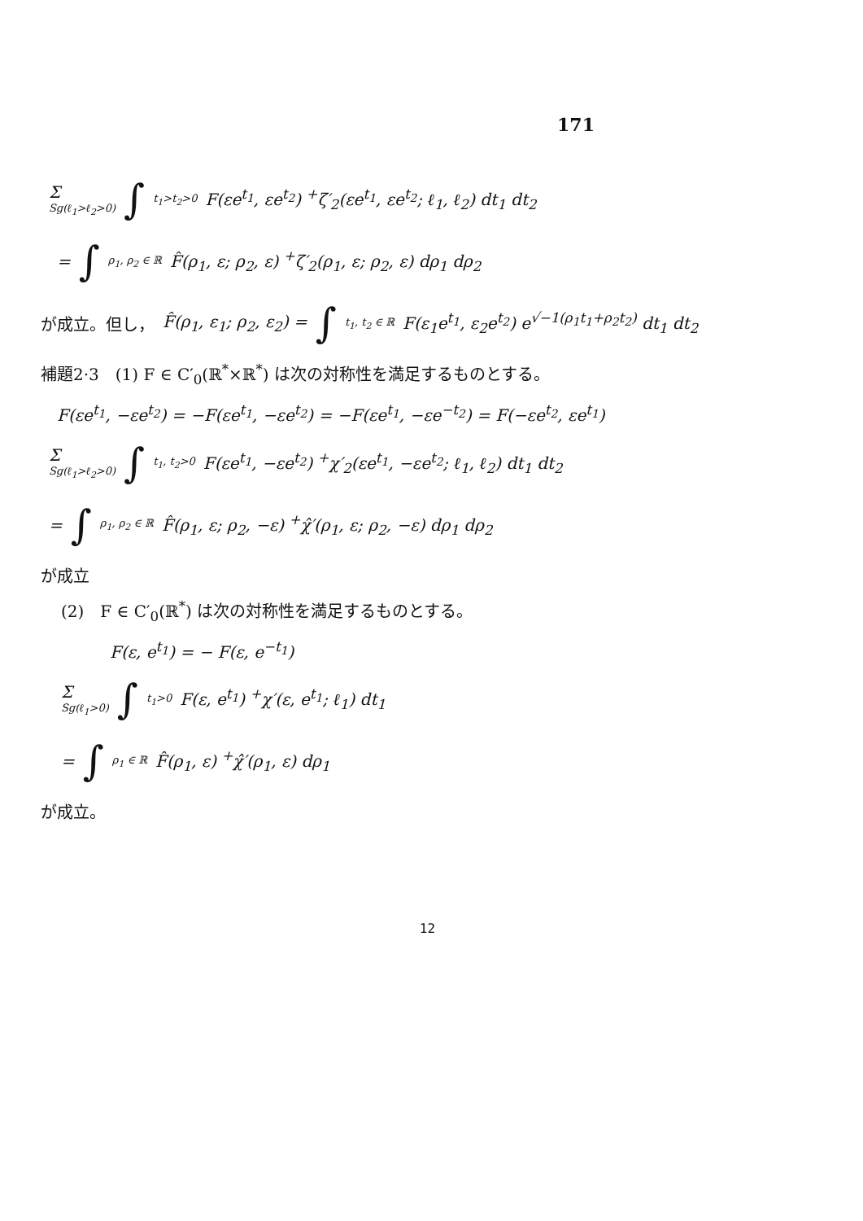171
Σ
Sg(ℓ<sub>1</sub>>ℓ<sub>2</sub>>0) ∫ t<sub>1</sub>>t<sub>2</sub>>0 F(εe<sup>t<sub>1</sub></sup>, εe<sup>t<sub>2</sub></sup>) <sup>+</sup>ζ′<sub>2</sub>(εe<sup>t<sub>1</sub></sup>, εe<sup>t<sub>2</sub></sup>; ℓ<sub>1</sub>, ℓ<sub>2</sub>) dt<sub>1</sub> dt<sub>2</sub>
= ∫ ρ<sub>1</sub>, ρ<sub>2</sub> ∈ ℝ F̂(ρ<sub>1</sub>, ε; ρ<sub>2</sub>, ε) <sup>+</sup>ζ′<sub>2</sub>(ρ<sub>1</sub>, ε; ρ<sub>2</sub>, ε) dρ<sub>1</sub> dρ<sub>2</sub>
が成立。但し， F̂(ρ<sub>1</sub>, ε<sub>1</sub>; ρ<sub>2</sub>, ε<sub>2</sub>) = ∫ t<sub>1</sub>, t<sub>2</sub> ∈ ℝ F(ε<sub>1</sub>e<sup>t<sub>1</sub></sup>, ε<sub>2</sub>e<sup>t<sub>2</sub></sup>) e<sup>√−1(ρ<sub>1</sub>t<sub>1</sub>+ρ<sub>2</sub>t<sub>2</sub>)</sup> dt<sub>1</sub> dt<sub>2</sub>
補題2·3　(1) F ∈ C′<sub>0</sub>(ℝ<sup>*</sup>×ℝ<sup>*</sup>) は次の対称性を満足するものとする。
F(εe<sup>t<sub>1</sub></sup>, −εe<sup>t<sub>2</sub></sup>) = −F(εe<sup>t<sub>1</sub></sup>, −εe<sup>t<sub>2</sub></sup>) = −F(εe<sup>t<sub>1</sub></sup>, −εe<sup>−t<sub>2</sub></sup>) = F(−εe<sup>t<sub>2</sub></sup>, εe<sup>t<sub>1</sub></sup>)
Σ
Sg(ℓ<sub>1</sub>>ℓ<sub>2</sub>>0) ∫ t<sub>1</sub>, t<sub>2</sub>>0 F(εe<sup>t<sub>1</sub></sup>, −εe<sup>t<sub>2</sub></sup>) <sup>+</sup>χ′<sub>2</sub>(εe<sup>t<sub>1</sub></sup>, −εe<sup>t<sub>2</sub></sup>; ℓ<sub>1</sub>, ℓ<sub>2</sub>) dt<sub>1</sub> dt<sub>2</sub>
= ∫ ρ<sub>1</sub>, ρ<sub>2</sub> ∈ ℝ F̂(ρ<sub>1</sub>, ε; ρ<sub>2</sub>, −ε) <sup>+</sup>χ̂′(ρ<sub>1</sub>, ε; ρ<sub>2</sub>, −ε) dρ<sub>1</sub> dρ<sub>2</sub>
が成立
(2)　F ∈ C′<sub>0</sub>(ℝ<sup>*</sup>) は次の対称性を満足するものとする。
F(ε, e<sup>t<sub>1</sub></sup>) = − F(ε, e<sup>−t<sub>1</sub></sup>)
Σ
Sg(ℓ<sub>1</sub>>0) ∫ t<sub>1</sub>>0 F(ε, e<sup>t<sub>1</sub></sup>) <sup>+</sup>χ′(ε, e<sup>t<sub>1</sub></sup>; ℓ<sub>1</sub>) dt<sub>1</sub>
= ∫ ρ<sub>1</sub> ∈ ℝ F̂(ρ<sub>1</sub>, ε) <sup>+</sup>χ̂′(ρ<sub>1</sub>, ε) dρ<sub>1</sub>
が成立。
12